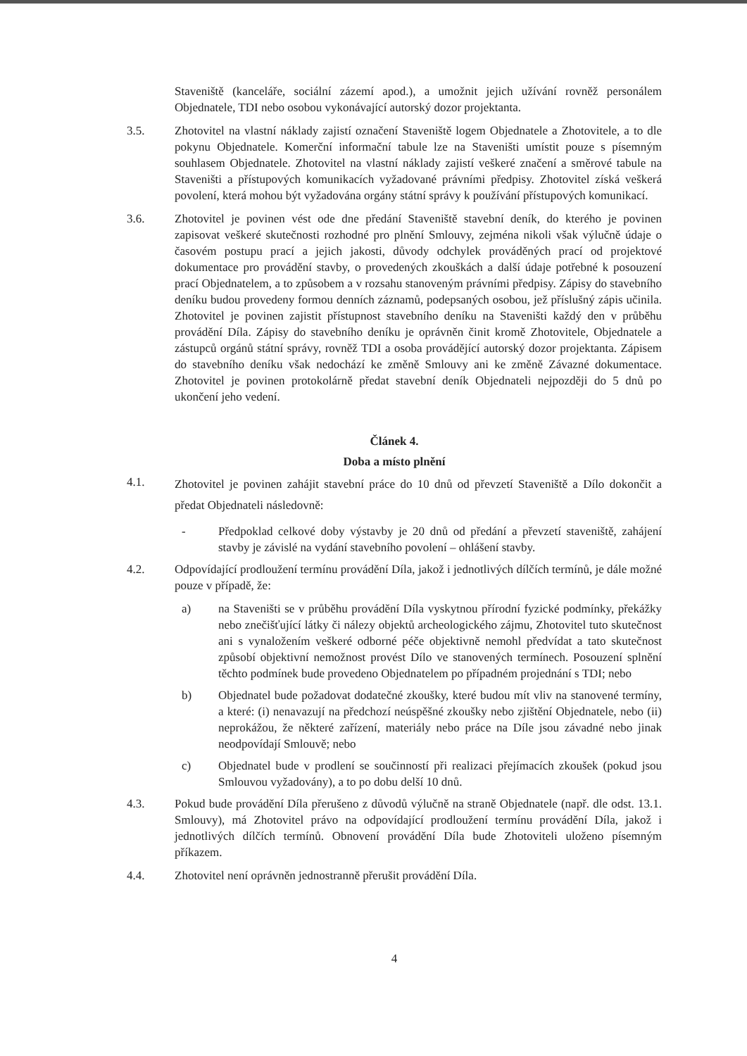Staveniště (kanceláře, sociální zázemí apod.), a umožnit jejich užívání rovněž personálem Objednatele, TDI nebo osobou vykonávající autorský dozor projektanta.
3.5. Zhotovitel na vlastní náklady zajistí označení Staveniště logem Objednatele a Zhotovitele, a to dle pokynu Objednatele. Komerční informační tabule lze na Staveništi umístit pouze s písemným souhlasem Objednatele. Zhotovitel na vlastní náklady zajistí veškeré značení a směrové tabule na Staveništi a přístupových komunikacích vyžadované právními předpisy. Zhotovitel získá veškerá povolení, která mohou být vyžadována orgány státní správy k používání přístupových komunikací.
3.6. Zhotovitel je povinen vést ode dne předání Staveniště stavební deník, do kterého je povinen zapisovat veškeré skutečnosti rozhodné pro plnění Smlouvy, zejména nikoli však výlučně údaje o časovém postupu prací a jejich jakosti, důvody odchylek prováděných prací od projektové dokumentace pro provádění stavby, o provedených zkouškách a další údaje potřebné k posouzení prací Objednatelem, a to způsobem a v rozsahu stanoveným právními předpisy. Zápisy do stavebního deníku budou provedeny formou denních záznamů, podepsaných osobou, jež příslušný zápis učinila. Zhotovitel je povinen zajistit přístupnost stavebního deníku na Staveništi každý den v průběhu provádění Díla. Zápisy do stavebního deníku je oprávněn činit kromě Zhotovitele, Objednatele a zástupců orgánů státní správy, rovněž TDI a osoba provádějící autorský dozor projektanta. Zápisem do stavebního deníku však nedochází ke změně Smlouvy ani ke změně Závazné dokumentace. Zhotovitel je povinen protokolárně předat stavební deník Objednateli nejpozději do 5 dnů po ukončení jeho vedení.
Článek 4.
Doba a místo plnění
4.1.
Zhotovitel je povinen zahájit stavební práce do 10 dnů od převzetí Staveniště a Dílo dokončit a předat Objednateli následovně:
- Předpoklad celkové doby výstavby je 20 dnů od předání a převzetí staveniště, zahájení stavby je závislé na vydání stavebního povolení – ohlášení stavby.
4.2. Odpovídající prodloužení termínu provádění Díla, jakož i jednotlivých dílčích termínů, je dále možné pouze v případě, že:
a) na Staveništi se v průběhu provádění Díla vyskytnou přírodní fyzické podmínky, překážky nebo znečišťující látky či nálezy objektů archeologického zájmu, Zhotovitel tuto skutečnost ani s vynaložením veškeré odborné péče objektivně nemohl předvídat a tato skutečnost způsobí objektivní nemožnost provést Dílo ve stanovených termínech. Posouzení splnění těchto podmínek bude provedeno Objednatelem po případném projednání s TDI; nebo
b) Objednatel bude požadovat dodatečné zkoušky, které budou mít vliv na stanovené termíny, a které: (i) nenavazují na předchozí neúspěšné zkoušky nebo zjištění Objednatele, nebo (ii) neprokážou, že některé zařízení, materiály nebo práce na Díle jsou závadné nebo jinak neodpovídají Smlouvě; nebo
c) Objednatel bude v prodlení se součinností při realizaci přejímacích zkoušek (pokud jsou Smlouvou vyžadovány), a to po dobu delší 10 dnů.
4.3. Pokud bude provádění Díla přerušeno z důvodů výlučně na straně Objednatele (např. dle odst. 13.1. Smlouvy), má Zhotovitel právo na odpovídající prodloužení termínu provádění Díla, jakož i jednotlivých dílčích termínů. Obnovení provádění Díla bude Zhotoviteli uloženo písemným příkazem.
4.4. Zhotovitel není oprávněn jednostranně přerušit provádění Díla.
4